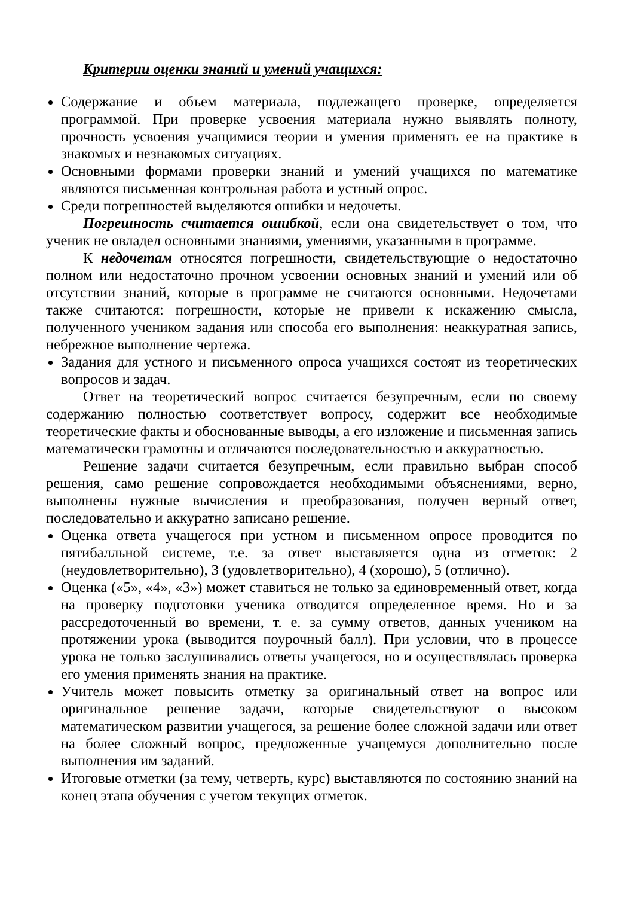Критерии оценки знаний и умений учащихся:
Содержание и объем материала, подлежащего проверке, определяется программой. При проверке усвоения материала нужно выявлять полноту, прочность усвоения учащимися теории и умения применять ее на практике в знакомых и незнакомых ситуациях.
Основными формами проверки знаний и умений учащихся по математике являются письменная контрольная работа и устный опрос.
Среди погрешностей выделяются ошибки и недочеты.
Погрешность считается ошибкой, если она свидетельствует о том, что ученик не овладел основными знаниями, умениями, указанными в программе.
К недочетам относятся погрешности, свидетельствующие о недостаточно полном или недостаточно прочном усвоении основных знаний и умений или об отсутствии знаний, которые в программе не считаются основными. Недочетами также считаются: погрешности, которые не привели к искажению смысла, полученного учеником задания или способа его выполнения: неаккуратная запись, небрежное выполнение чертежа.
Задания для устного и письменного опроса учащихся состоят из теоретических вопросов и задач.
Ответ на теоретический вопрос считается безупречным, если по своему содержанию полностью соответствует вопросу, содержит все необходимые теоретические факты и обоснованные выводы, а его изложение и письменная запись математически грамотны и отличаются последовательностью и аккуратностью.
Решение задачи считается безупречным, если правильно выбран способ решения, само решение сопровождается необходимыми объяснениями, верно, выполнены нужные вычисления и преобразования, получен верный ответ, последовательно и аккуратно записано решение.
Оценка ответа учащегося при устном и письменном опросе проводится по пятибалльной системе, т.е. за ответ выставляется одна из отметок: 2 (неудовлетворительно), 3 (удовлетворительно), 4 (хорошо), 5 (отлично).
Оценка («5», «4», «3») может ставиться не только за единовременный ответ, когда на проверку подготовки ученика отводится определенное время. Но и за рассредоточенный во времени, т. е. за сумму ответов, данных учеником на протяжении урока (выводится поурочный балл). При условии, что в процессе урока не только заслушивались ответы учащегося, но и осуществлялась проверка его умения применять знания на практике.
Учитель может повысить отметку за оригинальный ответ на вопрос или оригинальное решение задачи, которые свидетельствуют о высоком математическом развитии учащегося, за решение более сложной задачи или ответ на более сложный вопрос, предложенные учащемуся дополнительно после выполнения им заданий.
Итоговые отметки (за тему, четверть, курс) выставляются по состоянию знаний на конец этапа обучения с учетом текущих отметок.